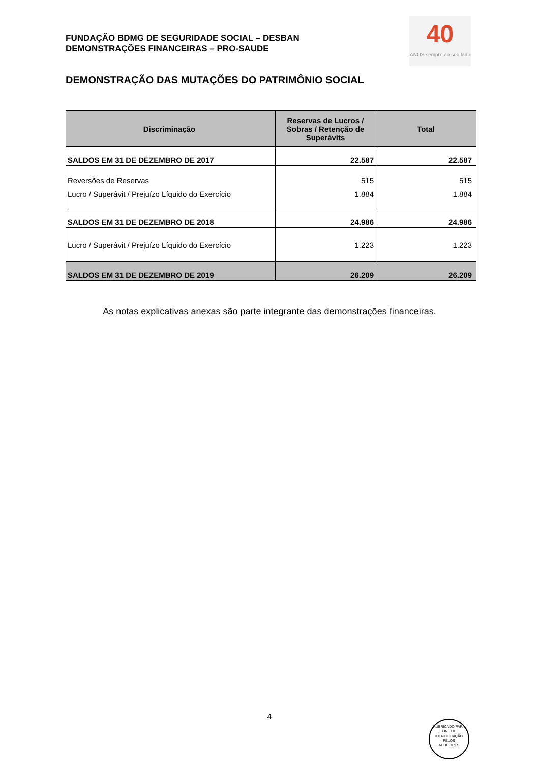FUNDAÇÃO BDMG DE SEGURIDADE SOCIAL – DESBAN
DEMONSTRAÇÕES FINANCEIRAS – PRO-SAUDE
40
ANOS sempre ao seu lado
DEMONSTRAÇÃO DAS MUTAÇÕES DO PATRIMÔNIO SOCIAL
| Discriminação | Reservas de Lucros / Sobras / Retenção de Superávits | Total |
| --- | --- | --- |
| SALDOS EM 31 DE DEZEMBRO DE 2017 | 22.587 | 22.587 |
| Reversões de Reservas | 515 | 515 |
| Lucro / Superávit / Prejuízo Líquido do Exercício | 1.884 | 1.884 |
| SALDOS EM 31 DE DEZEMBRO DE 2018 | 24.986 | 24.986 |
| Lucro / Superávit / Prejuízo Líquido do Exercício | 1.223 | 1.223 |
| SALDOS EM 31 DE DEZEMBRO DE 2019 | 26.209 | 26.209 |
As notas explicativas anexas são parte integrante das demonstrações financeiras.
4
RUBRICADO PARA FINS DE IDENTIFICAÇÃO
PELOS
AUDITORES